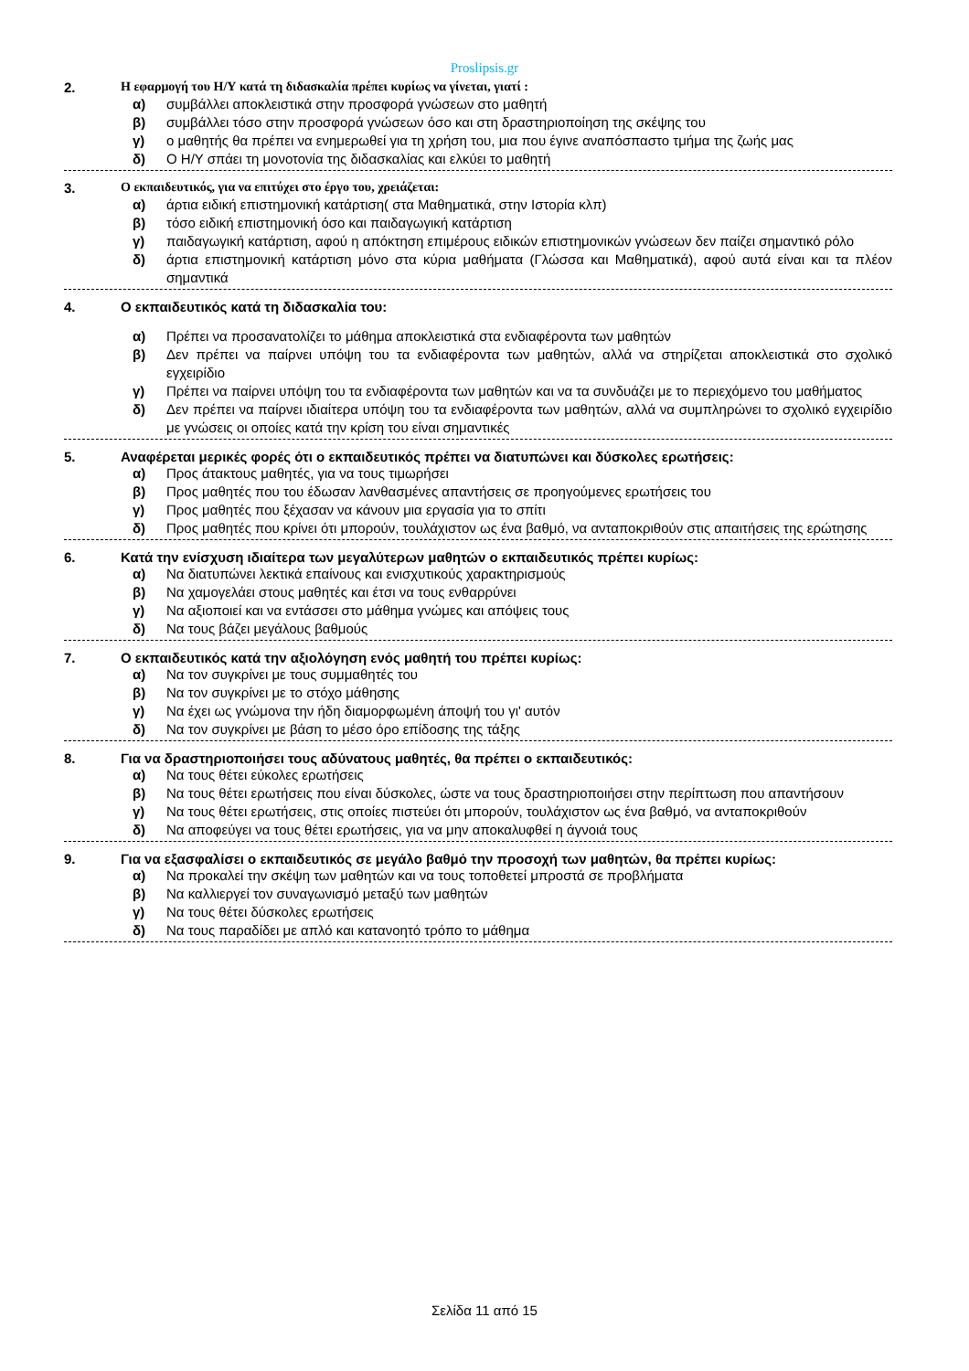Proslipsis.gr
2. Η εφαρμογή του Η/Υ κατά τη διδασκαλία πρέπει κυρίως να γίνεται, γιατί :
α) συμβάλλει αποκλειστικά στην προσφορά γνώσεων στο μαθητή
β) συμβάλλει τόσο στην προσφορά γνώσεων όσο και στη δραστηριοποίηση της σκέψης του
γ) ο μαθητής θα πρέπει να ενημερωθεί για τη χρήση του, μια που έγινε αναπόσπαστο τμήμα της ζωής μας
δ) Ο Η/Υ σπάει τη μονοτονία της διδασκαλίας και ελκύει το μαθητή
3. Ο εκπαιδευτικός, για να επιτύχει στο έργο του, χρειάζεται:
α) άρτια ειδική επιστημονική κατάρτιση( στα Μαθηματικά, στην Ιστορία κλπ)
β) τόσο ειδική επιστημονική όσο και παιδαγωγική κατάρτιση
γ) παιδαγωγική κατάρτιση, αφού η απόκτηση επιμέρους ειδικών επιστημονικών γνώσεων δεν παίζει σημαντικό ρόλο
δ) άρτια επιστημονική κατάρτιση μόνο στα κύρια μαθήματα (Γλώσσα και Μαθηματικά), αφού αυτά είναι και τα πλέον σημαντικά
4. Ο εκπαιδευτικός κατά τη διδασκαλία του:
α) Πρέπει να προσανατολίζει το μάθημα αποκλειστικά στα ενδιαφέροντα των μαθητών
β) Δεν πρέπει να παίρνει υπόψη του τα ενδιαφέροντα των μαθητών, αλλά να στηρίζεται αποκλειστικά στο σχολικό εγχειρίδιο
γ) Πρέπει να παίρνει υπόψη του τα ενδιαφέροντα των μαθητών και να τα συνδυάζει με το περιεχόμενο του μαθήματος
δ) Δεν πρέπει να παίρνει ιδιαίτερα υπόψη του τα ενδιαφέροντα των μαθητών, αλλά να συμπληρώνει το σχολικό εγχειρίδιο με γνώσεις οι οποίες κατά την κρίση του είναι σημαντικές
5. Αναφέρεται μερικές φορές ότι ο εκπαιδευτικός πρέπει να διατυπώνει και δύσκολες ερωτήσεις:
α) Προς άτακτους μαθητές, για να τους τιμωρήσει
β) Προς μαθητές που του έδωσαν λανθασμένες απαντήσεις σε προηγούμενες ερωτήσεις του
γ) Προς μαθητές που ξέχασαν να κάνουν μια εργασία για το σπίτι
δ) Προς μαθητές που κρίνει ότι μπορούν, τουλάχιστον ως ένα βαθμό, να ανταποκριθούν στις απαιτήσεις της ερώτησης
6. Κατά την ενίσχυση ιδιαίτερα των μεγαλύτερων μαθητών ο εκπαιδευτικός πρέπει κυρίως:
α) Να διατυπώνει λεκτικά επαίνους και ενισχυτικούς χαρακτηρισμούς
β) Να χαμογελάει στους μαθητές και έτσι να τους ενθαρρύνει
γ) Να αξιοποιεί και να εντάσσει στο μάθημα γνώμες και απόψεις τους
δ) Να τους βάζει μεγάλους βαθμούς
7. Ο εκπαιδευτικός κατά την αξιολόγηση ενός μαθητή του πρέπει κυρίως:
α) Να τον συγκρίνει με τους συμμαθητές του
β) Να τον συγκρίνει με το στόχο μάθησης
γ) Να έχει ως γνώμονα την ήδη διαμορφωμένη άποψή του γι' αυτόν
δ) Να τον συγκρίνει με βάση το μέσο όρο επίδοσης της τάξης
8. Για να δραστηριοποιήσει τους αδύνατους μαθητές, θα πρέπει ο εκπαιδευτικός:
α) Να τους θέτει εύκολες ερωτήσεις
β) Να τους θέτει ερωτήσεις που είναι δύσκολες, ώστε να τους δραστηριοποιήσει στην περίπτωση που απαντήσουν
γ) Να τους θέτει ερωτήσεις, στις οποίες πιστεύει ότι μπορούν, τουλάχιστον ως ένα βαθμό, να ανταποκριθούν
δ) Να αποφεύγει να τους θέτει ερωτήσεις, για να μην αποκαλυφθεί η άγνοιά τους
9. Για να εξασφαλίσει ο εκπαιδευτικός σε μεγάλο βαθμό την προσοχή των μαθητών, θα πρέπει κυρίως:
α) Να προκαλεί την σκέψη των μαθητών και να τους τοποθετεί μπροστά σε προβλήματα
β) Να καλλιεργεί τον συναγωνισμό μεταξύ των μαθητών
γ) Να τους θέτει δύσκολες ερωτήσεις
δ) Να τους παραδίδει με απλό και κατανοητό τρόπο το μάθημα
Σελίδα 11 από 15